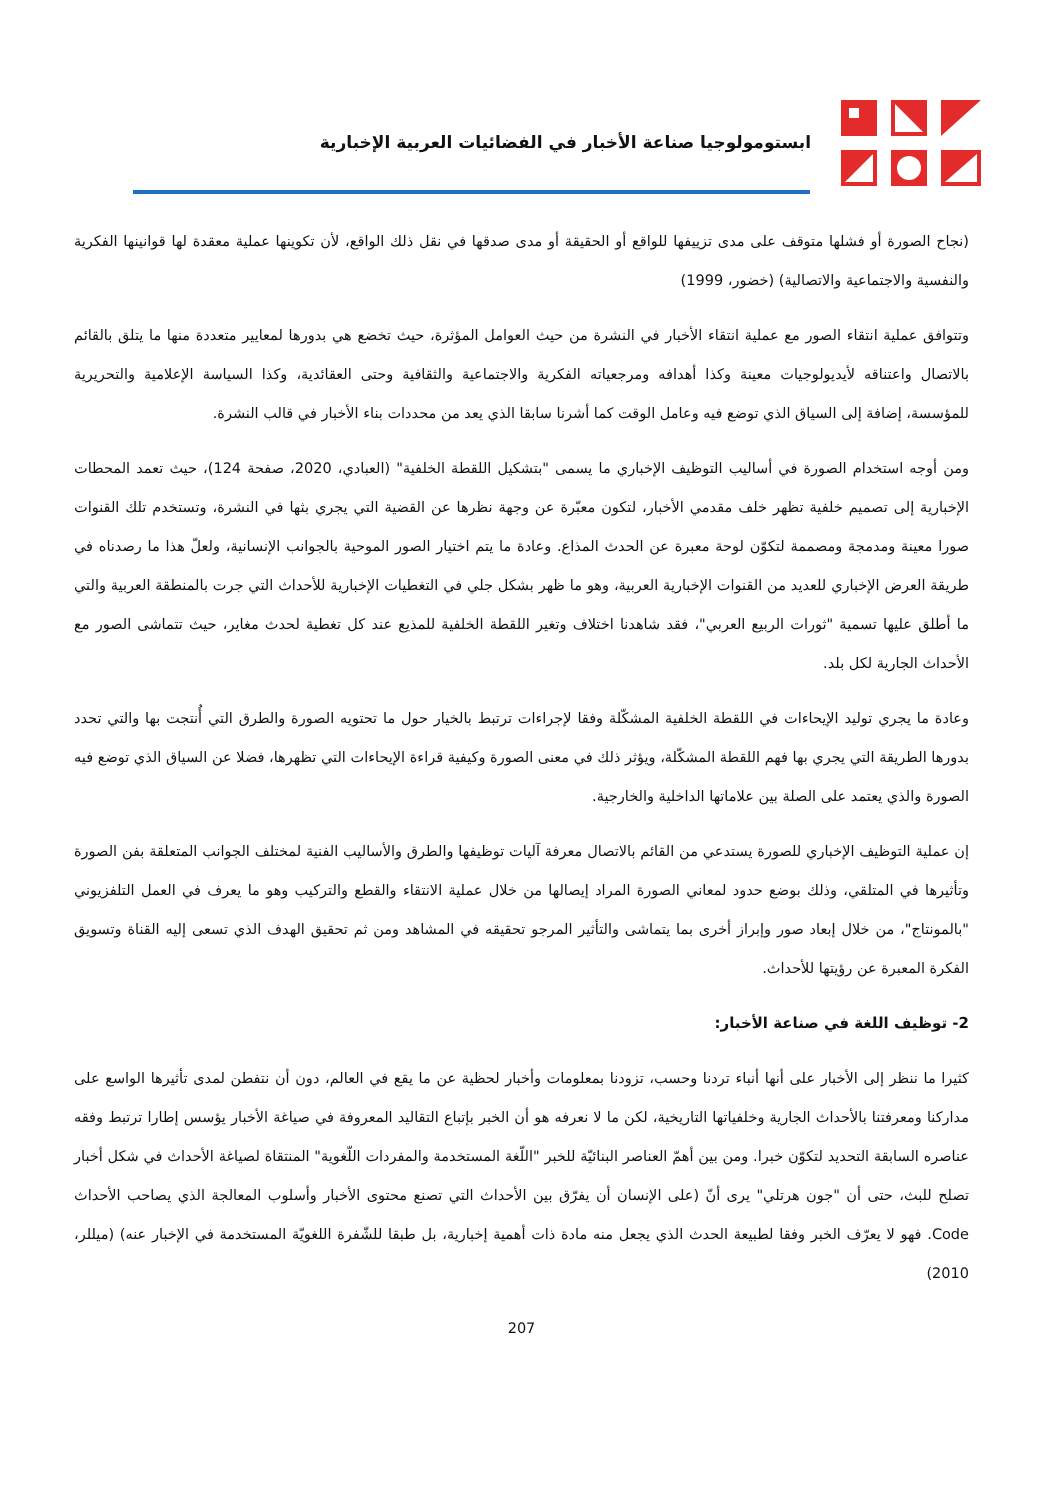ابستومولوجيا صناعة الأخبار في الفضائيات العربية الإخبارية
(نجاح الصورة أو فشلها متوقف على مدى تزييفها للواقع أو الحقيقة أو مدى صدقها في نقل ذلك الواقع، لأن تكوينها عملية معقدة لها قوانينها الفكرية والنفسية والاجتماعية والاتصالية) (خضور، 1999)
وتتوافق عملية انتقاء الصور مع عملية انتقاء الأخبار في النشرة من حيث العوامل المؤثرة، حيث تخضع هي بدورها لمعايير متعددة منها ما يتلق بالقائم بالاتصال واعتناقه لأيديولوجيات معينة وكذا أهدافه ومرجعياته الفكرية والاجتماعية والثقافية وحتى العقائدية، وكذا السياسة الإعلامية والتحريرية للمؤسسة، إضافة إلى السياق الذي توضع فيه وعامل الوقت كما أشرنا سابقا الذي يعد من محددات بناء الأخبار في قالب النشرة.
ومن أوجه استخدام الصورة في أساليب التوظيف الإخباري ما يسمى "بتشكيل اللقطة الخلفية" (العبادي، 2020، صفحة 124)، حيث تعمد المحطات الإخبارية إلى تصميم خلفية تظهر خلف مقدمي الأخبار، لتكون معبّرة عن وجهة نظرها عن القضية التي يجري بثها في النشرة، وتستخدم تلك القنوات صورا معينة ومدمجة ومصممة لتكوّن لوحة معبرة عن الحدث المذاع. وعادة ما يتم اختيار الصور الموحية بالجوانب الإنسانية، ولعلّ هذا ما رصدناه في طريقة العرض الإخباري للعديد من القنوات الإخبارية العربية، وهو ما ظهر بشكل جلي في التغطيات الإخبارية للأحداث التي جرت بالمنطقة العربية والتي ما أطلق عليها تسمية "ثورات الربيع العربي"، فقد شاهدنا اختلاف وتغير اللقطة الخلفية للمذيع عند كل تغطية لحدث مغاير، حيث تتماشى الصور مع الأحداث الجارية لكل بلد.
وعادة ما يجري توليد الإيحاءات في اللقطة الخلفية المشكّلة وفقا لإجراءات ترتبط بالخيار حول ما تحتويه الصورة والطرق التي أُنتجت بها والتي تحدد بدورها الطريقة التي يجري بها فهم اللقطة المشكّلة، ويؤثر ذلك في معنى الصورة وكيفية قراءة الإيحاءات التي تظهرها، فضلا عن السياق الذي توضع فيه الصورة والذي يعتمد على الصلة بين علاماتها الداخلية والخارجية.
إن عملية التوظيف الإخباري للصورة يستدعي من القائم بالاتصال معرفة آليات توظيفها والطرق والأساليب الفنية لمختلف الجوانب المتعلقة بفن الصورة وتأثيرها في المتلقي، وذلك بوضع حدود لمعاني الصورة المراد إيصالها من خلال عملية الانتقاء والقطع والتركيب وهو ما يعرف في العمل التلفزيوني "بالمونتاج"، من خلال إبعاد صور وإبراز أخرى بما يتماشى والتأثير المرجو تحقيقه في المشاهد ومن ثم تحقيق الهدف الذي تسعى إليه القناة وتسويق الفكرة المعبرة عن رؤيتها للأحداث.
2- توظيف اللغة في صناعة الأخبار:
كثيرا ما ننظر إلى الأخبار على أنها أنباء تردنا وحسب، تزودنا بمعلومات وأخبار لحظية عن ما يقع في العالم، دون أن نتفطن لمدى تأثيرها الواسع على مداركنا ومعرفتنا بالأحداث الجارية وخلفياتها التاريخية، لكن ما لا نعرفه هو أن الخبر بإتباع التقاليد المعروفة في صياغة الأخبار يؤسس إطارا ترتبط وفقه عناصره السابقة التحديد لتكوّن خبرا. ومن بين أهمّ العناصر البنائيّة للخبر "اللّغة المستخدمة والمفردات اللّغوية" المنتقاة لصياغة الأحداث في شكل أخبار تصلح للبث، حتى أن "جون هرتلي" يرى أنّ (على الإنسان أن يفرّق بين الأحداث التي تصنع محتوى الأخبار وأسلوب المعالجة الذي يصاحب الأحداث Code. فهو لا يعرّف الخبر وفقا لطبيعة الحدث الذي يجعل منه مادة ذات أهمية إخبارية، بل طبقا للشّفرة اللغويّة المستخدمة في الإخبار عنه) (ميللر، 2010)
207